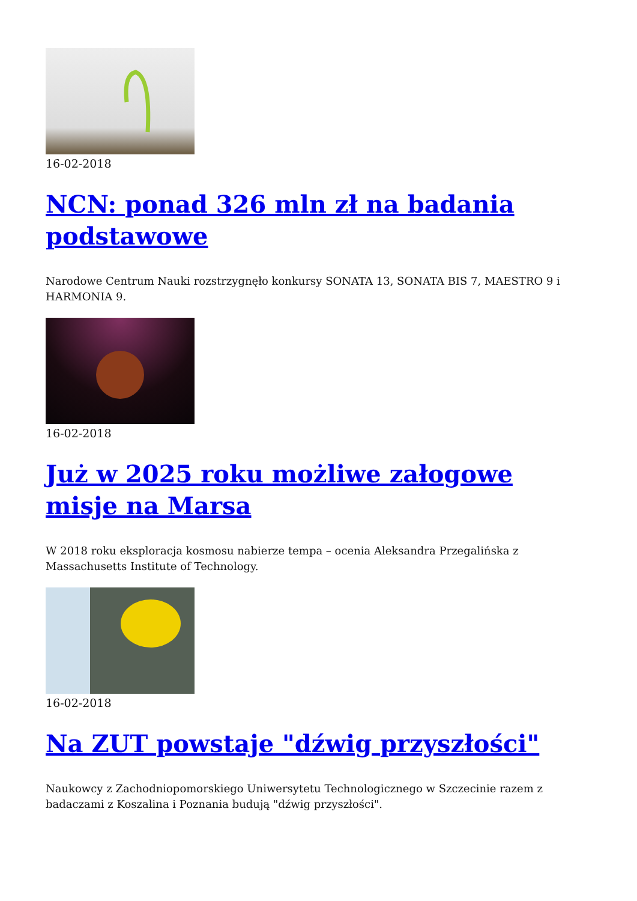16-02-2018
NCN: ponad 326 mln zł na badania podstawowe
Narodowe Centrum Nauki rozstrzygnęło konkursy SONATA 13, SONATA BIS 7, MAESTRO 9 i HARMONIA 9.
16-02-2018
Już w 2025 roku możliwe załogowe misje na Marsa
W 2018 roku eksploracja kosmosu nabierze tempa – ocenia Aleksandra Przegalińska z Massachusetts Institute of Technology.
16-02-2018
Na ZUT powstaje "dźwig przyszłości"
Naukowcy z Zachodniopomorskiego Uniwersytetu Technologicznego w Szczecinie razem z badaczami z Koszalina i Poznania budują "dźwig przyszłości".